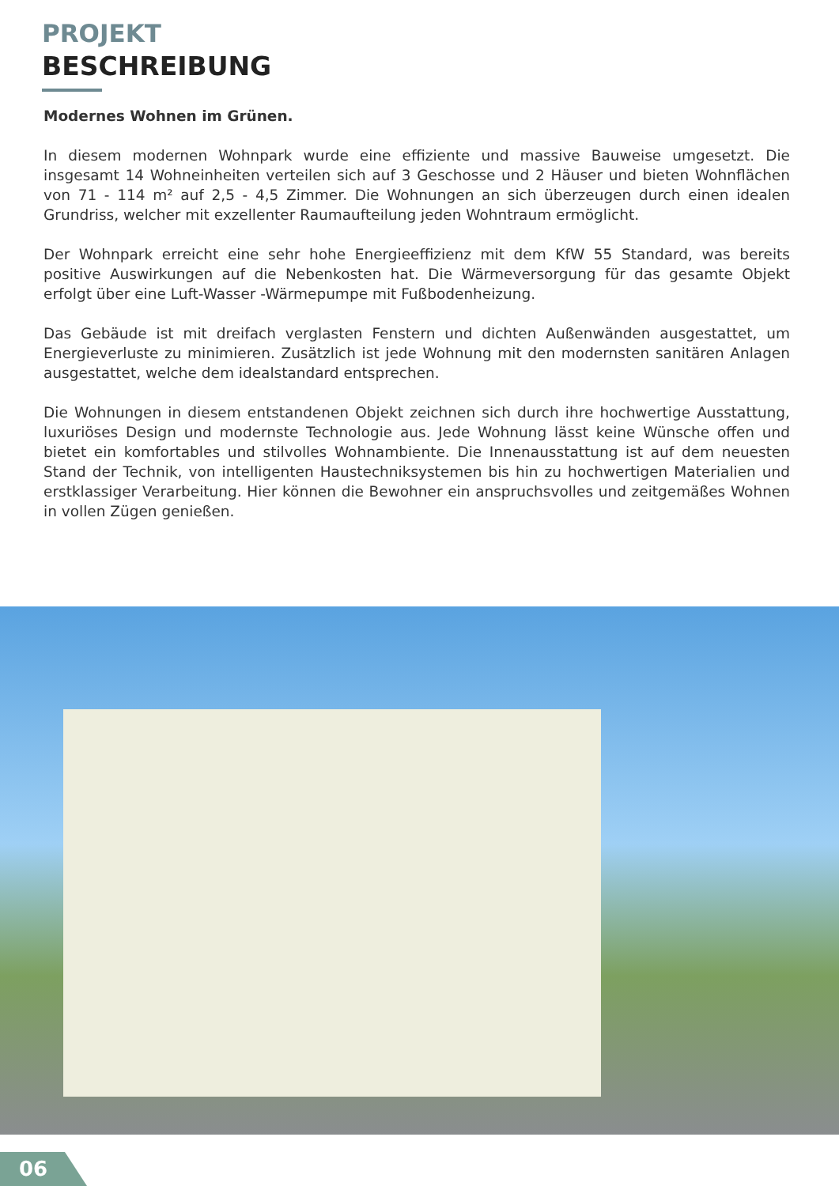PROJEKT
BESCHREIBUNG
Modernes Wohnen im Grünen.
In diesem modernen Wohnpark wurde eine effiziente und massive Bauweise umgesetzt. Die insgesamt 14 Wohneinheiten verteilen sich auf 3 Geschosse und 2 Häuser und bieten Wohnflächen von 71 - 114 m² auf 2,5 - 4,5 Zimmer. Die Wohnungen an sich überzeugen durch einen idealen Grundriss, welcher mit exzellenter Raumaufteilung jeden Wohntraum ermöglicht.
Der Wohnpark erreicht eine sehr hohe Energieeffizienz mit dem KfW 55 Standard, was bereits positive Auswirkungen auf die Nebenkosten hat. Die Wärmeversorgung für das gesamte Objekt erfolgt über eine Luft-Wasser -Wärmepumpe mit Fußbodenheizung.
Das Gebäude ist mit dreifach verglasten Fenstern und dichten Außenwänden ausgestattet, um Energieverluste zu minimieren. Zusätzlich ist jede Wohnung mit den modernsten sanitären Anlagen ausgestattet, welche dem idealstandard entsprechen.
Die Wohnungen in diesem entstandenen Objekt zeichnen sich durch ihre hochwertige Ausstattung, luxuriöses Design und modernste Technologie aus. Jede Wohnung lässt keine Wünsche offen und bietet ein komfortables und stilvolles Wohnambiente. Die Innenausstattung ist auf dem neuesten Stand der Technik, von intelligenten Haustechniksystemen bis hin zu hochwertigen Materialien und erstklassiger Verarbeitung. Hier können die Bewohner ein anspruchsvolles und zeitgemäßes Wohnen in vollen Zügen genießen.
06